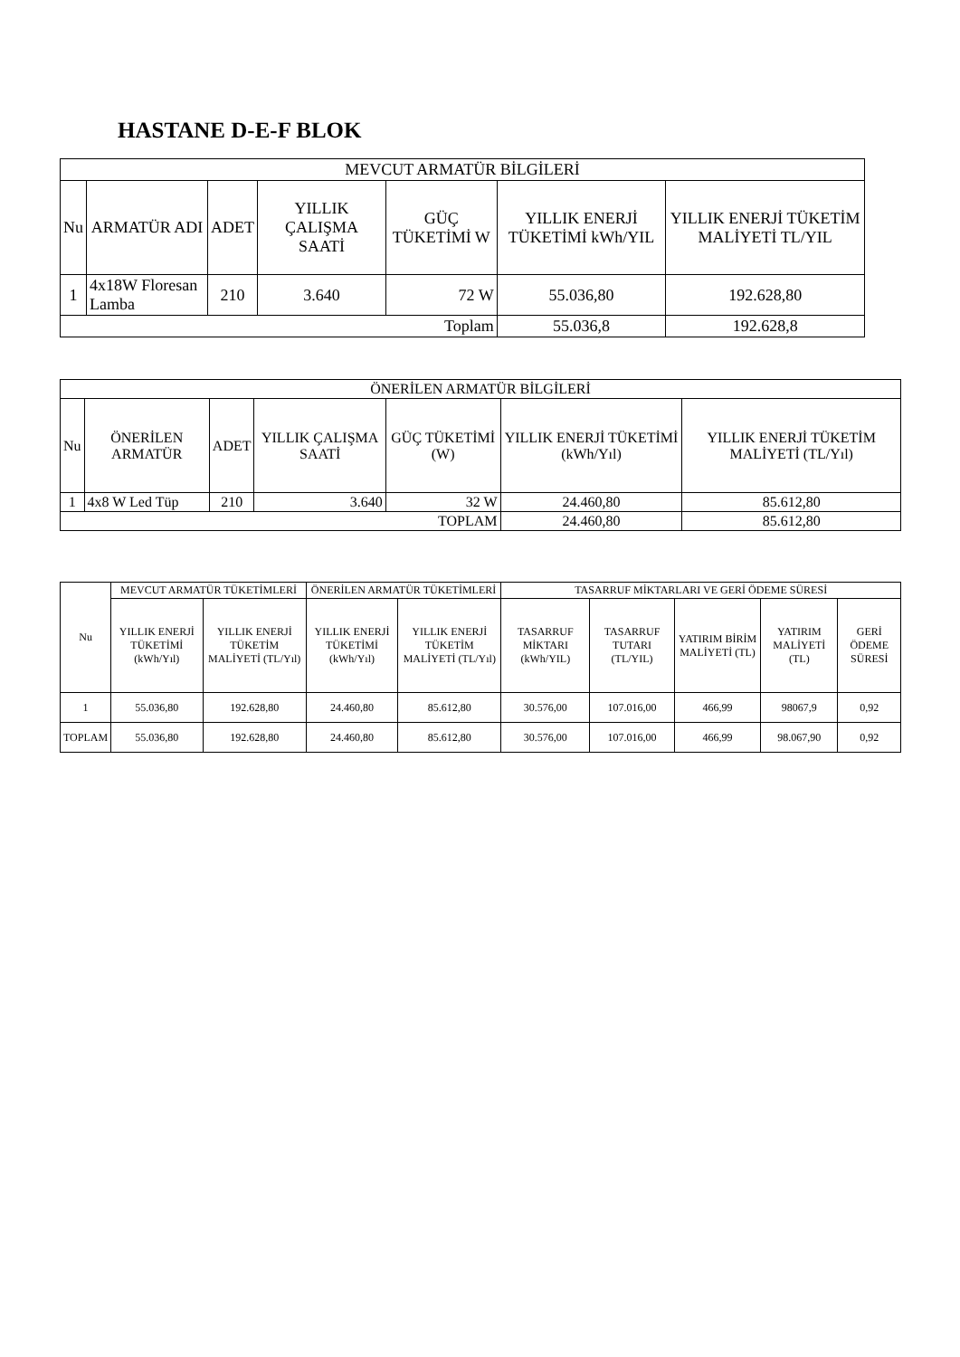HASTANE D-E-F BLOK
| MEVCUT ARMATÜR BİLGİLERİ | | | | | | |
| --- | --- | --- | --- | --- | --- | --- |
| Nu | ARMATÜR ADI | ADET | YILLIK ÇALIŞMA SAATİ | GÜÇ TÜKETİMİ W | YILLIK ENERJİ TÜKETİMİ kWh/YIL | YILLIK ENERJİ TÜKETİM MALİYETİ TL/YIL |
| 1 | 4x18W Floresan Lamba | 210 | 3.640 | 72 W | 55.036,80 | 192.628,80 |
| Toplam | | | | | 55.036,8 | 192.628,8 |
| ÖNERİLEN ARMATÜR BİLGİLERİ | | | | | | |
| --- | --- | --- | --- | --- | --- | --- |
| Nu | ÖNERİLEN ARMATÜR | ADET | YILLIK ÇALIŞMA SAATİ | GÜÇ TÜKETİMİ (W) | YILLIK ENERJİ TÜKETİMİ (kWh/Yıl) | YILLIK ENERJİ TÜKETİM MALİYETİ (TL/Yıl) |
| 1 | 4x8 W Led Tüp | 210 | 3.640 | 32 W | 24.460,80 | 85.612,80 |
| TOPLAM | | | | | 24.460,80 | 85.612,80 |
| Nu | MEVCUT ARMATÜR TÜKETİMLERİ | | ÖNERİLEN ARMATÜR TÜKETİMLERİ | | TASARRUF MİKTARLARI VE GERİ ÖDEME SÜRESİ | | | | |
| --- | --- | --- | --- | --- | --- | --- | --- | --- | --- |
| | YILLIK ENERJİ TÜKETİMİ (kWh/Yıl) | YILLIK ENERJİ TÜKETİM MALİYETİ (TL/Yıl) | YILLIK ENERJİ TÜKETİMİ (kWh/Yıl) | YILLIK ENERJİ TÜKETİM MALİYETİ (TL/Yıl) | TASARRUF MİKTARI (kWh/YIL) | TASARRUF TUTARI (TL/YIL) | YATIRIM BİRİM MALİYETİ (TL) | YATIRIM MALİYETİ (TL) | GERİ ÖDEME SÜRESİ |
| 1 | 55.036,80 | 192.628,80 | 24.460,80 | 85.612,80 | 30.576,00 | 107.016,00 | 466,99 | 98067,9 | 0,92 |
| TOPLAM | 55.036,80 | 192.628,80 | 24.460,80 | 85.612,80 | 30.576,00 | 107.016,00 | 466,99 | 98.067,90 | 0,92 |